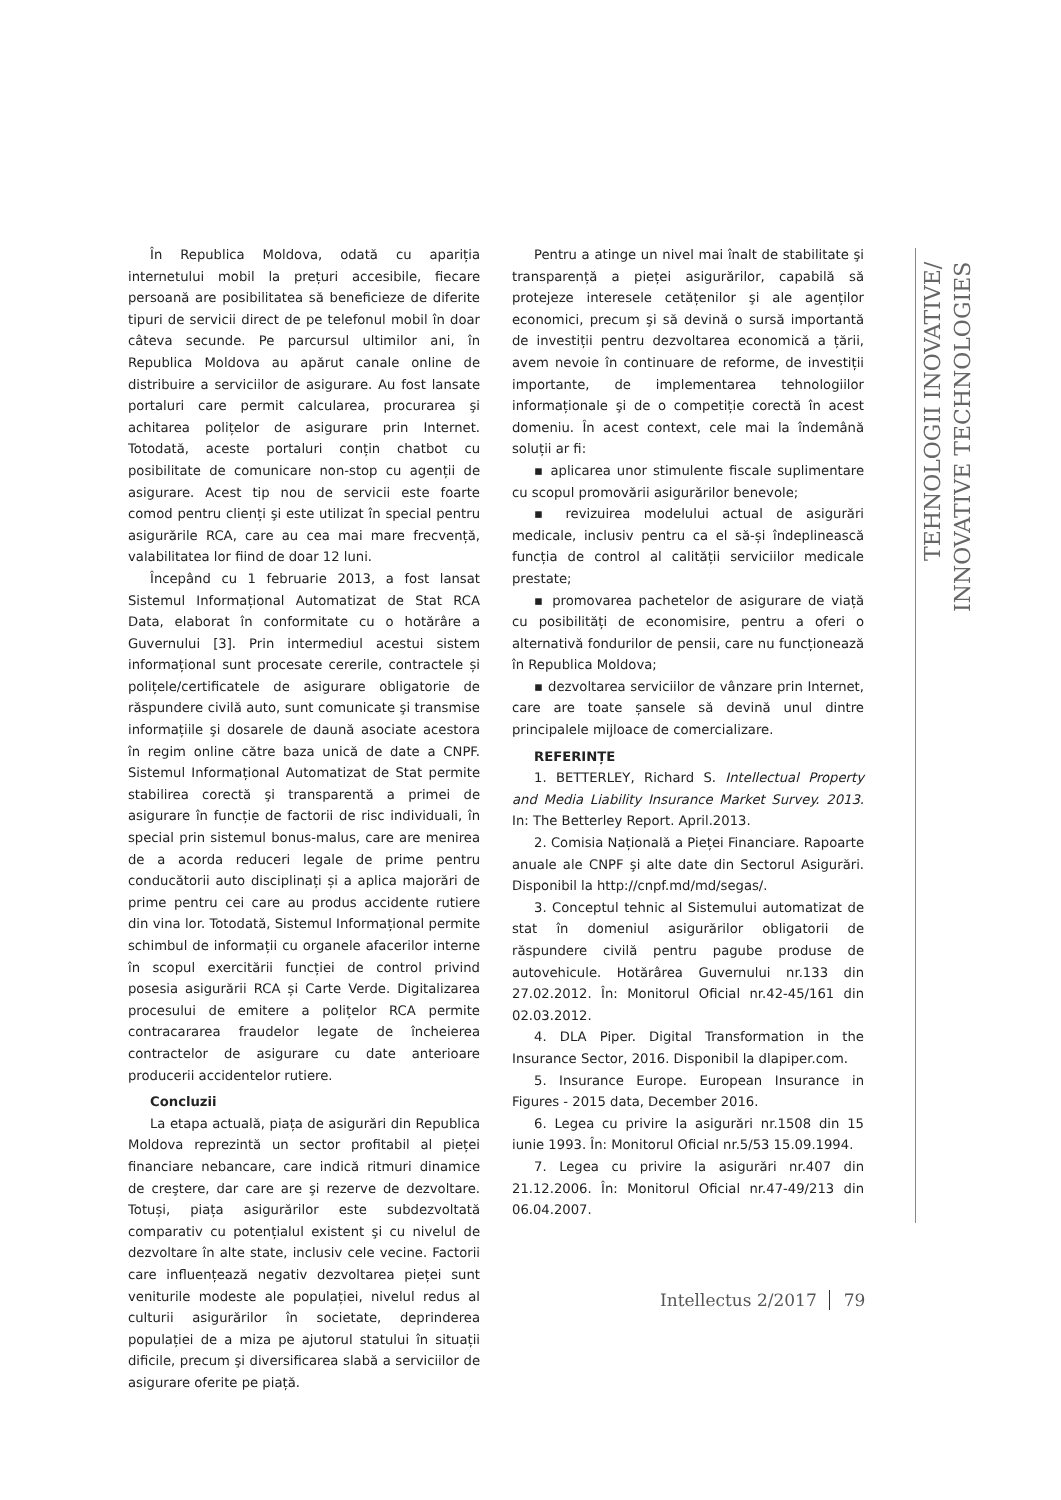În Republica Moldova, odată cu apariția internetului mobil la prețuri accesibile, fiecare persoană are posibilitatea să beneficieze de diferite tipuri de servicii direct de pe telefonul mobil în doar câteva secunde. Pe parcursul ultimilor ani, în Republica Moldova au apărut canale online de distribuire a serviciilor de asigurare. Au fost lansate portaluri care permit calcularea, procurarea şi achitarea polițelor de asigurare prin Internet. Totodată, aceste portaluri conțin chatbot cu posibilitate de comunicare non-stop cu agenții de asigurare. Acest tip nou de servicii este foarte comod pentru clienți şi este utilizat în special pentru asigurările RCA, care au cea mai mare frecvență, valabilitatea lor fiind de doar 12 luni.
Începând cu 1 februarie 2013, a fost lansat Sistemul Informațional Automatizat de Stat RCA Data, elaborat în conformitate cu o hotărâre a Guvernului [3]. Prin intermediul acestui sistem informațional sunt procesate cererile, contractele și polițele/certificatele de asigurare obligatorie de răspundere civilă auto, sunt comunicate şi transmise informațiile şi dosarele de daună asociate acestora în regim online către baza unică de date a CNPF. Sistemul Informațional Automatizat de Stat permite stabilirea corectă şi transparentă a primei de asigurare în funcție de factorii de risc individuali, în special prin sistemul bonus-malus, care are menirea de a acorda reduceri legale de prime pentru conducătorii auto disciplinați și a aplica majorări de prime pentru cei care au produs accidente rutiere din vina lor. Totodată, Sistemul Informațional permite schimbul de informații cu organele afacerilor interne în scopul exercitării funcției de control privind posesia asigurării RCA și Carte Verde. Digitalizarea procesului de emitere a polițelor RCA permite contracararea fraudelor legate de încheierea contractelor de asigurare cu date anterioare producerii accidentelor rutiere.
Concluzii
La etapa actuală, piața de asigurări din Republica Moldova reprezintă un sector profitabil al pieței financiare nebancare, care indică ritmuri dinamice de creştere, dar care are şi rezerve de dezvoltare. Totuși, piața asigurărilor este subdezvoltată comparativ cu potențialul existent şi cu nivelul de dezvoltare în alte state, inclusiv cele vecine. Factorii care influențează negativ dezvoltarea pieței sunt veniturile modeste ale populației, nivelul redus al culturii asigurărilor în societate, deprinderea populației de a miza pe ajutorul statului în situații dificile, precum şi diversificarea slabă a serviciilor de asigurare oferite pe piață.
Pentru a atinge un nivel mai înalt de stabilitate şi transparență a pieței asigurărilor, capabilă să protejeze interesele cetățenilor şi ale agenților economici, precum şi să devină o sursă importantă de investiții pentru dezvoltarea economică a țării, avem nevoie în continuare de reforme, de investiții importante, de implementarea tehnologiilor informaționale şi de o competiție corectă în acest domeniu. În acest context, cele mai la îndemână soluții ar fi:
▪ aplicarea unor stimulente fiscale suplimentare cu scopul promovării asigurărilor benevole;
▪ revizuirea modelului actual de asigurări medicale, inclusiv pentru ca el să-și îndeplinească funcția de control al calității serviciilor medicale prestate;
▪ promovarea pachetelor de asigurare de viață cu posibilități de economisire, pentru a oferi o alternativă fondurilor de pensii, care nu funcționează în Republica Moldova;
▪ dezvoltarea serviciilor de vânzare prin Internet, care are toate șansele să devină unul dintre principalele mijloace de comercializare.
REFERINȚE
1. BETTERLEY, Richard S. Intellectual Property and Media Liability Insurance Market Survey. 2013. In: The Betterley Report. April.2013.
2. Comisia Națională a Pieței Financiare. Rapoarte anuale ale CNPF şi alte date din Sectorul Asigurări. Disponibil la http://cnpf.md/md/segas/.
3. Conceptul tehnic al Sistemului automatizat de stat în domeniul asigurărilor obligatorii de răspundere civilă pentru pagube produse de autovehicule. Hotărârea Guvernului nr.133 din 27.02.2012. În: Monitorul Oficial nr.42-45/161 din 02.03.2012.
4. DLA Piper. Digital Transformation in the Insurance Sector, 2016. Disponibil la dlapiper.com.
5. Insurance Europe. European Insurance in Figures - 2015 data, December 2016.
6. Legea cu privire la asigurări nr.1508 din 15 iunie 1993. În: Monitorul Oficial nr.5/53 15.09.1994.
7. Legea cu privire la asigurări nr.407 din 21.12.2006. În: Monitorul Oficial nr.47-49/213 din 06.04.2007.
TEHNOLOGII INOVATIVE/
INNOVATIVE TECHNOLOGIES
Intellectus 2/2017 79